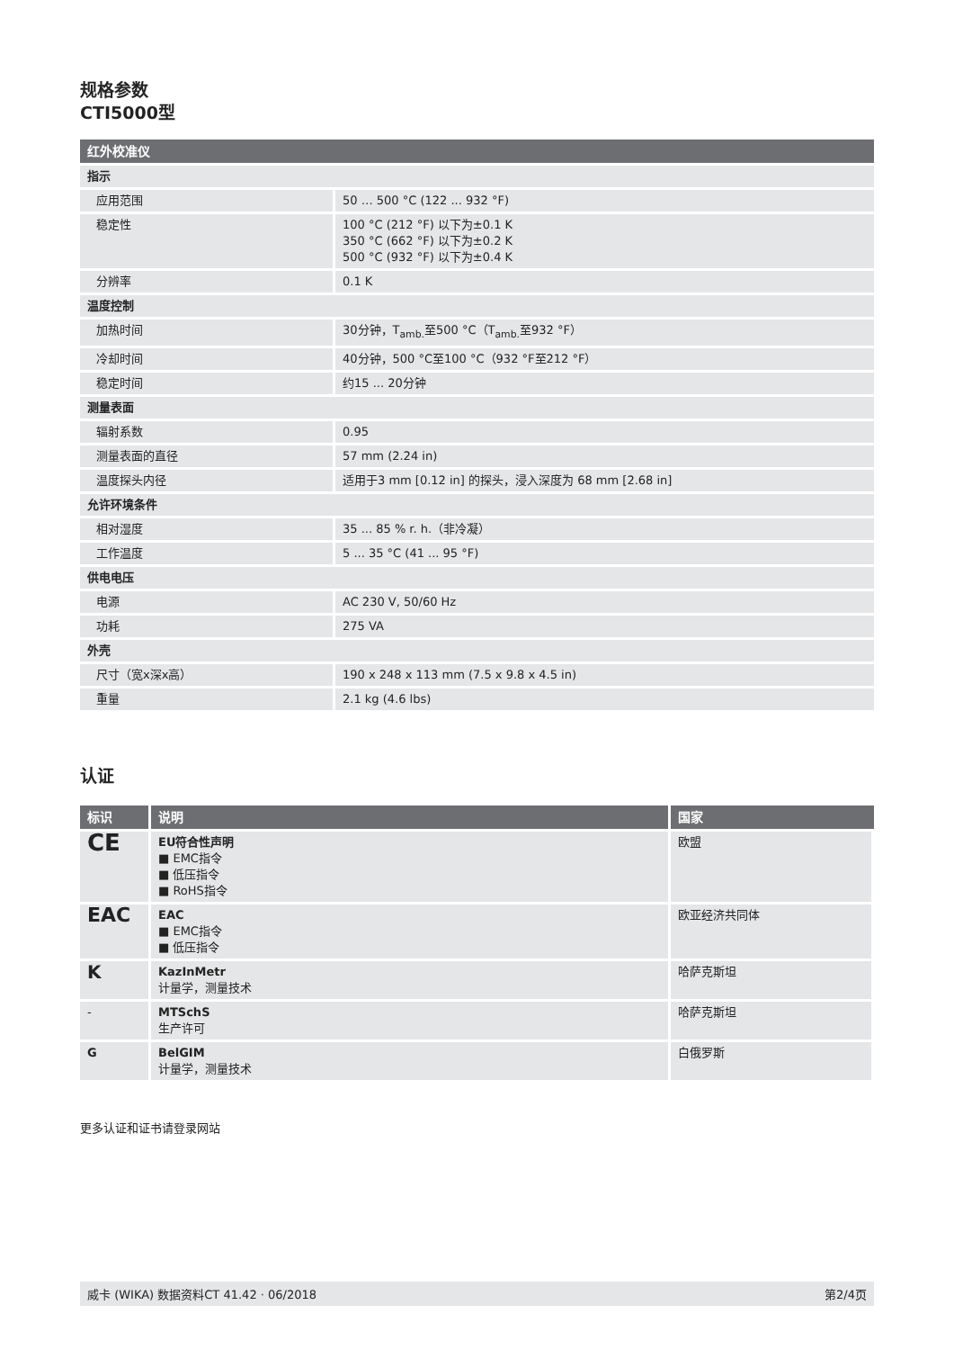规格参数
CTI5000型
| 红外校准仪 | |
| --- | --- |
| 指示 | |
| 应用范围 | 50 … 500 °C (122 ... 932 °F) |
| 稳定性 | 100 °C (212 °F) 以下为±0.1 K 350 °C (662 °F) 以下为±0.2 K 500 °C (932 °F) 以下为±0.4 K |
| 分辨率 | 0.1 K |
| 温度控制 | |
| 加热时间 | 30分钟，T<sub>amb.</sub>至500 °C（T<sub>amb.</sub>至932 °F） |
| 冷却时间 | 40分钟，500 °C至100 °C（932 °F至212 °F） |
| 稳定时间 | 约15 ... 20分钟 |
| 测量表面 | |
| 辐射系数 | 0.95 |
| 测量表面的直径 | 57 mm (2.24 in) |
| 温度探头内径 | 适用于3 mm [0.12 in] 的探头，浸入深度为 68 mm [2.68 in] |
| 允许环境条件 | |
| 相对湿度 | 35 ... 85 % r. h.（非冷凝） |
| 工作温度 | 5 ... 35 °C (41 ... 95 °F) |
| 供电电压 | |
| 电源 | AC 230 V, 50/60 Hz |
| 功耗 | 275 VA |
| 外壳 | |
| 尺寸（宽x深x高） | 190 x 248 x 113 mm (7.5 x 9.8 x 4.5 in) |
| 重量 | 2.1 kg (4.6 lbs) |
认证
| 标识 | 说明 | 国家 |
| --- | --- | --- |
| CE | EU符合性声明 ■ EMC指令 ■ 低压指令 ■ RoHS指令 | 欧盟 |
| EAC | EAC ■ EMC指令 ■ 低压指令 | 欧亚经济共同体 |
| K | KazInMetr 计量学，测量技术 | 哈萨克斯坦 |
| - | MTSchS 生产许可 | 哈萨克斯坦 |
| G | BelGIM 计量学，测量技术 | 白俄罗斯 |
更多认证和证书请登录网站
威卡 (WIKA) 数据资料CT 41.42 · 06/2018 第2/4页